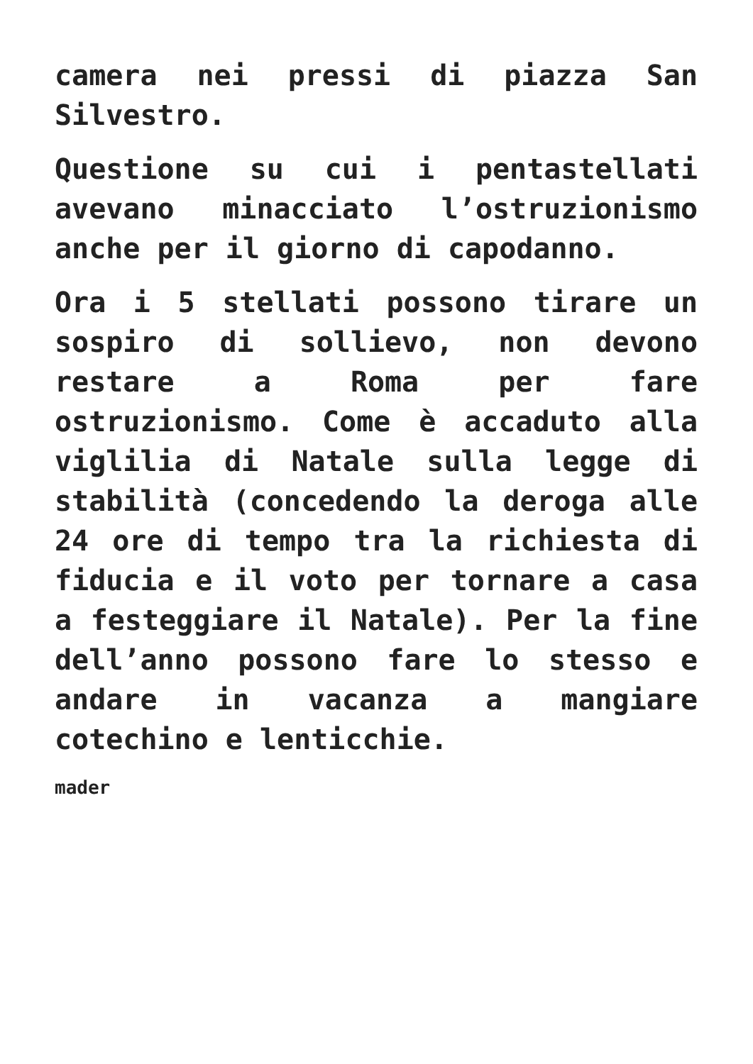camera nei pressi di piazza San Silvestro.
Questione su cui i pentastellati avevano minacciato l’ostruzionismo anche per il giorno di capodanno.
Ora i 5 stellati possono tirare un sospiro di sollievo, non devono restare a Roma per fare ostruzionismo. Come è accaduto alla viglilia di Natale sulla legge di stabilità (concedendo la deroga alle 24 ore di tempo tra la richiesta di fiducia e il voto per tornare a casa a festeggiare il Natale). Per la fine dell’anno possono fare lo stesso e andare in vacanza a mangiare cotechino e lenticchie.
mader